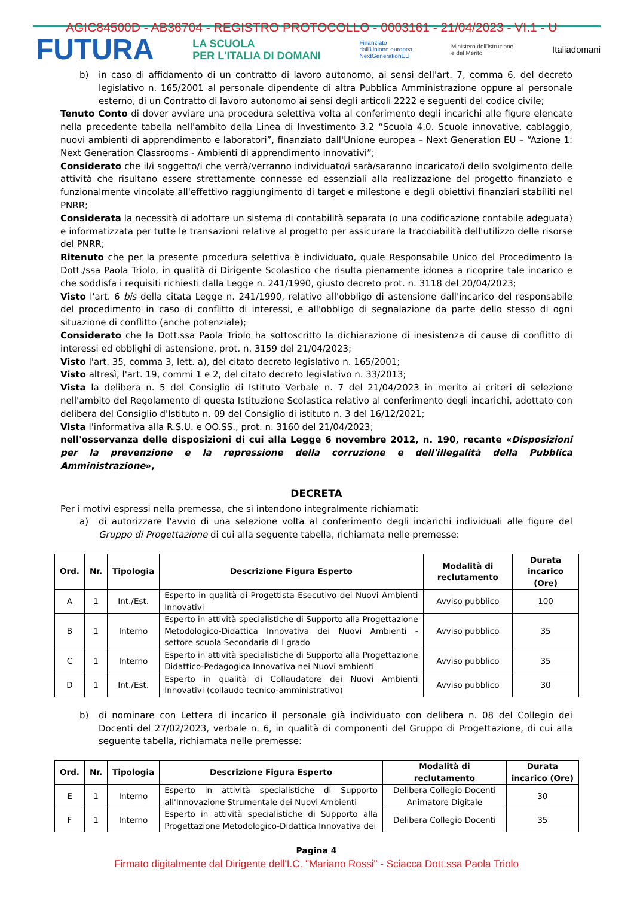AGIC84500D - AB36704 - REGISTRO PROTOCOLLO - 0003161 - 21/04/2023 - VI.1 - U
FUTURA LA SCUOLA
PER L'ITALIA DI DOMANI Finanziato
dall'Unione europea
NextGenerationEU Ministero dell'Istruzione
e del Merito Italiadomani
b) in caso di affidamento di un contratto di lavoro autonomo, ai sensi dell'art. 7, comma 6, del decreto legislativo n. 165/2001 al personale dipendente di altra Pubblica Amministrazione oppure al personale esterno, di un Contratto di lavoro autonomo ai sensi degli articoli 2222 e seguenti del codice civile;
Tenuto Conto di dover avviare una procedura selettiva volta al conferimento degli incarichi alle figure elencate nella precedente tabella nell'ambito della Linea di Investimento 3.2 “Scuola 4.0. Scuole innovative, cablaggio, nuovi ambienti di apprendimento e laboratori”, finanziato dall'Unione europea – Next Generation EU – “Azione 1: Next Generation Classrooms - Ambienti di apprendimento innovativi”;
Considerato che il/i soggetto/i che verrà/verranno individuato/i sarà/saranno incaricato/i dello svolgimento delle attività che risultano essere strettamente connesse ed essenziali alla realizzazione del progetto finanziato e funzionalmente vincolate all'effettivo raggiungimento di target e milestone e degli obiettivi finanziari stabiliti nel PNRR;
Considerata la necessità di adottare un sistema di contabilità separata (o una codificazione contabile adeguata) e informatizzata per tutte le transazioni relative al progetto per assicurare la tracciabilità dell'utilizzo delle risorse del PNRR;
Ritenuto che per la presente procedura selettiva è individuato, quale Responsabile Unico del Procedimento la Dott./ssa Paola Triolo, in qualità di Dirigente Scolastico che risulta pienamente idonea a ricoprire tale incarico e che soddisfa i requisiti richiesti dalla Legge n. 241/1990, giusto decreto prot. n. 3118 del 20/04/2023;
Visto l'art. 6 bis della citata Legge n. 241/1990, relativo all'obbligo di astensione dall'incarico del responsabile del procedimento in caso di conflitto di interessi, e all'obbligo di segnalazione da parte dello stesso di ogni situazione di conflitto (anche potenziale);
Considerato che la Dott.ssa Paola Triolo ha sottoscritto la dichiarazione di inesistenza di cause di conflitto di interessi ed obblighi di astensione, prot. n. 3159 del 21/04/2023;
Visto l'art. 35, comma 3, lett. a), del citato decreto legislativo n. 165/2001;
Visto altresì, l'art. 19, commi 1 e 2, del citato decreto legislativo n. 33/2013;
Vista la delibera n. 5 del Consiglio di Istituto Verbale n. 7 del 21/04/2023 in merito ai criteri di selezione nell'ambito del Regolamento di questa Istituzione Scolastica relativo al conferimento degli incarichi, adottato con delibera del Consiglio d'Istituto n. 09 del Consiglio di istituto n. 3 del 16/12/2021;
Vista l'informativa alla R.S.U. e OO.SS., prot. n. 3160 del 21/04/2023;
nell'osservanza delle disposizioni di cui alla Legge 6 novembre 2012, n. 190, recante «Disposizioni per la prevenzione e la repressione della corruzione e dell'illegalità della Pubblica Amministrazione»,
DECRETA
Per i motivi espressi nella premessa, che si intendono integralmente richiamati:
a) di autorizzare l'avvio di una selezione volta al conferimento degli incarichi individuali alle figure del Gruppo di Progettazione di cui alla seguente tabella, richiamata nelle premesse:
| Ord. | Nr. | Tipologia | Descrizione Figura Esperto | Modalità di reclutamento | Durata incarico (Ore) |
| --- | --- | --- | --- | --- | --- |
| A | 1 | Int./Est. | Esperto in qualità di Progettista Esecutivo dei Nuovi Ambienti Innovativi | Avviso pubblico | 100 |
| B | 1 | Interno | Esperto in attività specialistiche di Supporto alla Progettazione Metodologico-Didattica Innovativa dei Nuovi Ambienti - settore scuola Secondaria di I grado | Avviso pubblico | 35 |
| C | 1 | Interno | Esperto in attività specialistiche di Supporto alla Progettazione Didattico-Pedagogica Innovativa nei Nuovi ambienti | Avviso pubblico | 35 |
| D | 1 | Int./Est. | Esperto in qualità di Collaudatore dei Nuovi Ambienti Innovativi (collaudo tecnico-amministrativo) | Avviso pubblico | 30 |
b) di nominare con Lettera di incarico il personale già individuato con delibera n. 08 del Collegio dei Docenti del 27/02/2023, verbale n. 6, in qualità di componenti del Gruppo di Progettazione, di cui alla seguente tabella, richiamata nelle premesse:
| Ord. | Nr. | Tipologia | Descrizione Figura Esperto | Modalità di reclutamento | Durata incarico (Ore) |
| --- | --- | --- | --- | --- | --- |
| E | 1 | Interno | Esperto in attività specialistiche di Supporto all'Innovazione Strumentale dei Nuovi Ambienti | Delibera Collegio Docenti Animatore Digitale | 30 |
| F | 1 | Interno | Esperto in attività specialistiche di Supporto alla Progettazione Metodologico-Didattica Innovativa dei | Delibera Collegio Docenti | 35 |
Pagina 4
Firmato digitalmente dal Dirigente dell'I.C. "Mariano Rossi" - Sciacca Dott.ssa Paola Triolo